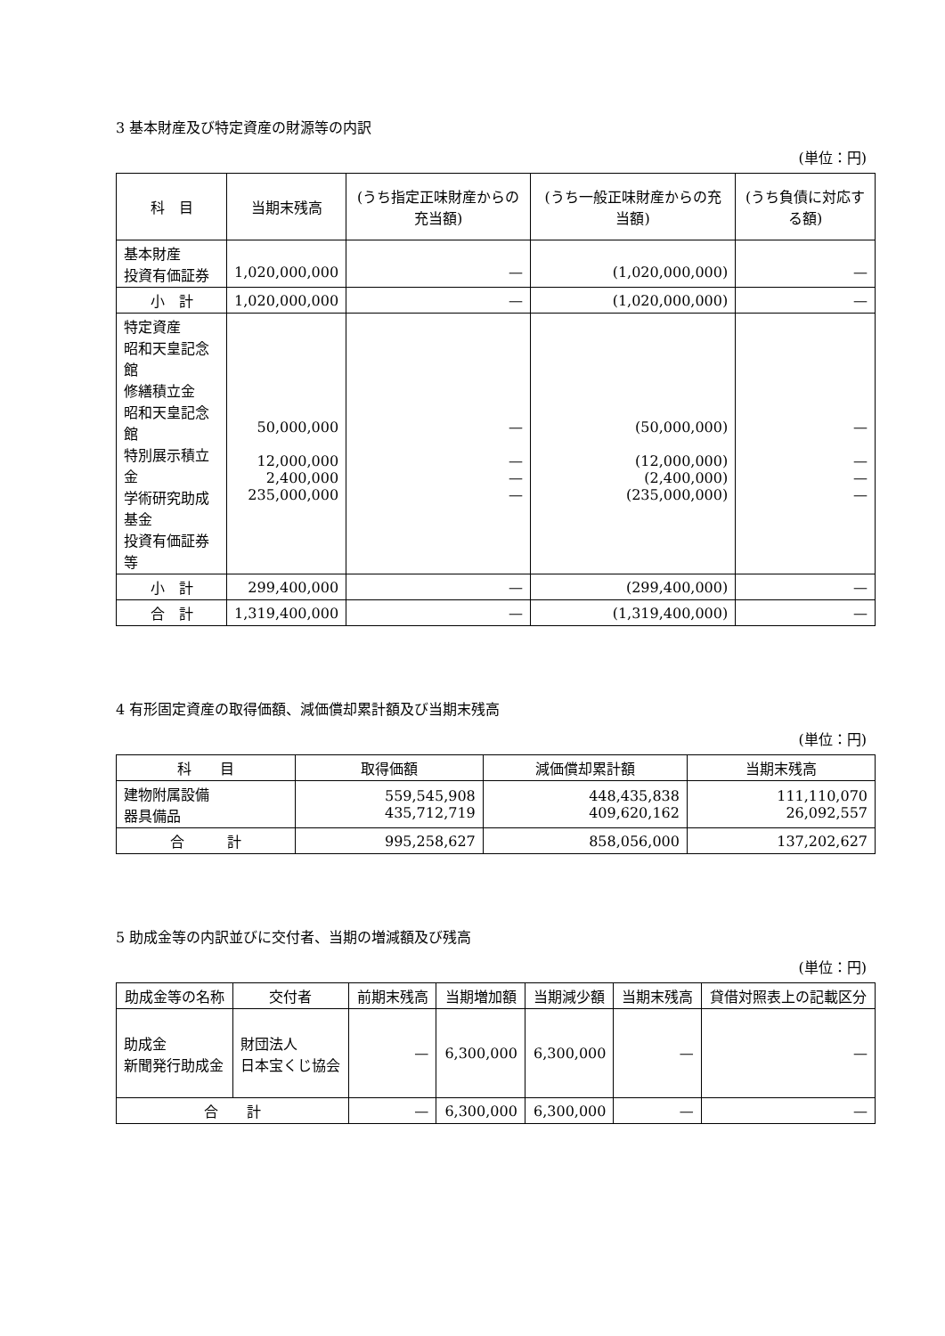3 基本財産及び特定資産の財源等の内訳
(単位：円)
| 科 目 | 当期末残高 | (うち指定正味財産からの充当額) | (うち一般正味財産からの充当額) | (うち負債に対応する額) |
| --- | --- | --- | --- | --- |
| 基本財産 投資有価証券 | 1,020,000,000 | — | (1,020,000,000) | — |
| 小 計 | 1,020,000,000 | — | (1,020,000,000) | — |
| 特定資産 昭和天皇記念館 修繕積立金 昭和天皇記念館 特別展示積立金 学術研究助成基金 投資有価証券等 | 50,000,000 12,000,000 2,400,000 235,000,000 | — — — — | (50,000,000) (12,000,000) (2,400,000) (235,000,000) | — — — — |
| 小 計 | 299,400,000 | — | (299,400,000) | — |
| 合 計 | 1,319,400,000 | — | (1,319,400,000) | — |
4 有形固定資産の取得価額、減価償却累計額及び当期末残高
(単位：円)
| 科 目 | 取得価額 | 減価償却累計額 | 当期末残高 |
| --- | --- | --- | --- |
| 建物附属設備 器具備品 | 559,545,908 435,712,719 | 448,435,838 409,620,162 | 111,110,070 26,092,557 |
| 合 計 | 995,258,627 | 858,056,000 | 137,202,627 |
5 助成金等の内訳並びに交付者、当期の増減額及び残高
(単位：円)
| 助成金等の名称 | 交付者 | 前期末残高 | 当期増加額 | 当期減少額 | 当期末残高 | 貸借対照表上の記載区分 |
| --- | --- | --- | --- | --- | --- | --- |
| 助成金 新聞発行助成金 | 財団法人 日本宝くじ協会 | — | 6,300,000 | 6,300,000 | — | — |
| 合 計 | | — | 6,300,000 | 6,300,000 | — | — |